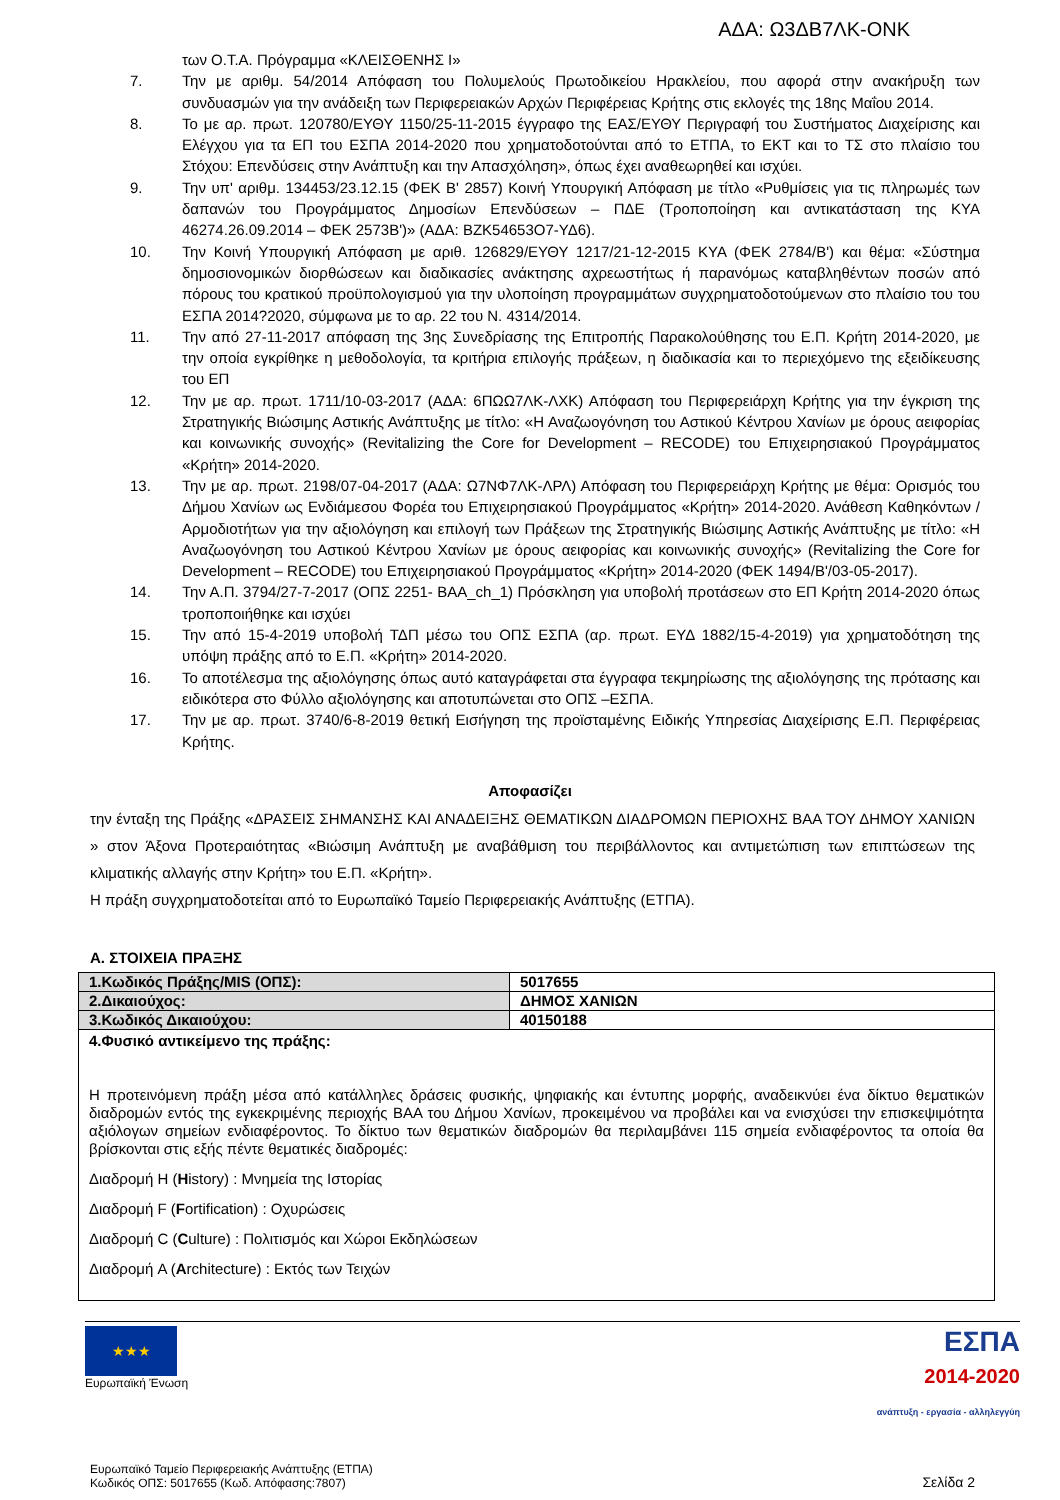ΑΔΑ: Ω3ΔΒ7ΛΚ-ΟΝΚ
των Ο.Τ.Α. Πρόγραμμα «ΚΛΕΙΣΘΕΝΗΣ Ι»
7. Την με αριθμ. 54/2014 Απόφαση του Πολυμελούς Πρωτοδικείου Ηρακλείου, που αφορά στην ανακήρυξη των συνδυασμών για την ανάδειξη των Περιφερειακών Αρχών Περιφέρειας Κρήτης στις εκλογές της 18ης Μαΐου 2014.
8. Το με αρ. πρωτ. 120780/ΕΥΘΥ 1150/25-11-2015 έγγραφο της ΕΑΣ/ΕΥΘΥ Περιγραφή του Συστήματος Διαχείρισης και Ελέγχου για τα ΕΠ του ΕΣΠΑ 2014-2020 που χρηματοδοτούνται από το ΕΤΠΑ, το ΕΚΤ και το ΤΣ στο πλαίσιο του Στόχου: Επενδύσεις στην Ανάπτυξη και την Απασχόληση», όπως έχει αναθεωρηθεί και ισχύει.
9. Την υπ' αριθμ. 134453/23.12.15 (ΦΕΚ Β' 2857) Κοινή Υπουργική Απόφαση με τίτλο «Ρυθμίσεις για τις πληρωμές των δαπανών του Προγράμματος Δημοσίων Επενδύσεων – ΠΔΕ (Τροποποίηση και αντικατάσταση της ΚΥΑ 46274.26.09.2014 – ΦΕΚ 2573Β')» (ΑΔΑ: ΒΖΚ54653Ο7-ΥΔ6).
10. Την Κοινή Υπουργική Απόφαση με αριθ. 126829/ΕΥΘΥ 1217/21-12-2015 ΚΥΑ (ΦΕΚ 2784/Β') και θέμα: «Σύστημα δημοσιονομικών διορθώσεων και διαδικασίες ανάκτησης αχρεωστήτως ή παρανόμως καταβληθέντων ποσών από πόρους του κρατικού προϋπολογισμού για την υλοποίηση προγραμμάτων συγχρηματοδοτούμενων στο πλαίσιο του του ΕΣΠΑ 2014?2020, σύμφωνα με το αρ. 22 του Ν. 4314/2014.
11. Την από 27-11-2017 απόφαση της 3ης Συνεδρίασης της Επιτροπής Παρακολούθησης του Ε.Π. Κρήτη 2014-2020, με την οποία εγκρίθηκε η μεθοδολογία, τα κριτήρια επιλογής πράξεων, η διαδικασία και το περιεχόμενο της εξειδίκευσης του ΕΠ
12. Την με αρ. πρωτ. 1711/10-03-2017 (ΑΔΑ: 6ΠΩΩ7ΛΚ-ΛΧΚ) Απόφαση του Περιφερειάρχη Κρήτης για την έγκριση της Στρατηγικής Βιώσιμης Αστικής Ανάπτυξης με τίτλο: «Η Αναζωογόνηση του Αστικού Κέντρου Χανίων με όρους αειφορίας και κοινωνικής συνοχής» (Revitalizing the Core for Development – RECODE) του Επιχειρησιακού Προγράμματος «Κρήτη» 2014-2020.
13. Την με αρ. πρωτ. 2198/07-04-2017 (ΑΔΑ: Ω7ΝΦ7ΛΚ-ΛΡΛ) Απόφαση του Περιφερειάρχη Κρήτης με θέμα: Ορισμός του Δήμου Χανίων ως Ενδιάμεσου Φορέα του Επιχειρησιακού Προγράμματος «Κρήτη» 2014-2020. Ανάθεση Καθηκόντων / Αρμοδιοτήτων για την αξιολόγηση και επιλογή των Πράξεων της Στρατηγικής Βιώσιμης Αστικής Ανάπτυξης με τίτλο: «Η Αναζωογόνηση του Αστικού Κέντρου Χανίων με όρους αειφορίας και κοινωνικής συνοχής» (Revitalizing the Core for Development – RECODE) του Επιχειρησιακού Προγράμματος «Κρήτη» 2014-2020 (ΦΕΚ 1494/Β'/03-05-2017).
14. Την Α.Π. 3794/27-7-2017 (ΟΠΣ 2251- ΒΑΑ_ch_1) Πρόσκληση για υποβολή προτάσεων στο ΕΠ Κρήτη 2014-2020 όπως τροποποιήθηκε και ισχύει
15. Την από 15-4-2019 υποβολή ΤΔΠ μέσω του ΟΠΣ ΕΣΠΑ (αρ. πρωτ. ΕΥΔ 1882/15-4-2019) για χρηματοδότηση της υπόψη πράξης από το Ε.Π. «Κρήτη» 2014-2020.
16. Το αποτέλεσμα της αξιολόγησης όπως αυτό καταγράφεται στα έγγραφα τεκμηρίωσης της αξιολόγησης της πρότασης και ειδικότερα στο Φύλλο αξιολόγησης και αποτυπώνεται στο ΟΠΣ –ΕΣΠΑ.
17. Την με αρ. πρωτ. 3740/6-8-2019 θετική Εισήγηση της προϊσταμένης Ειδικής Υπηρεσίας Διαχείρισης Ε.Π. Περιφέρειας Κρήτης.
Αποφασίζει
την ένταξη της Πράξης «ΔΡΑΣΕΙΣ ΣΗΜΑΝΣΗΣ ΚΑΙ ΑΝΑΔΕΙΞΗΣ ΘΕΜΑΤΙΚΩΝ ΔΙΑΔΡΟΜΩΝ ΠΕΡΙΟΧΗΣ ΒΑΑ ΤΟΥ ΔΗΜΟΥ ΧΑΝΙΩΝ » στον Άξονα Προτεραιότητας «Βιώσιμη Ανάπτυξη με αναβάθμιση του περιβάλλοντος και αντιμετώπιση των επιπτώσεων της κλιματικής αλλαγής στην Κρήτη» του Ε.Π. «Κρήτη».
Η πράξη συγχρηματοδοτείται από το Ευρωπαϊκό Ταμείο Περιφερειακής Ανάπτυξης (ΕΤΠΑ).
Α. ΣΤΟΙΧΕΙΑ ΠΡΑΞΗΣ
| 1.Κωδικός Πράξης/MIS (ΟΠΣ): | 5017655 |
| 2.Δικαιούχος: | ΔΗΜΟΣ ΧΑΝΙΩΝ |
| 3.Κωδικός Δικαιούχου: | 40150188 |
| 4.Φυσικό αντικείμενο της πράξης: Η προτεινόμενη πράξη μέσα από κατάλληλες δράσεις φυσικής, ψηφιακής και έντυπης μορφής, αναδεικνύει ένα δίκτυο θεματικών διαδρομών εντός της εγκεκριμένης περιοχής ΒΑΑ του Δήμου Χανίων, προκειμένου να προβάλει και να ενισχύσει την επισκεψιμότητα αξιόλογων σημείων ενδιαφέροντος. Το δίκτυο των θεματικών διαδρομών θα περιλαμβάνει 115 σημεία ενδιαφέροντος τα οποία θα βρίσκονται στις εξής πέντε θεματικές διαδρομές: Διαδρομή H ( H istory) : Μνημεία της Ιστορίας Διαδρομή F ( F ortification) : Οχυρώσεις Διαδρομή C ( C ulture) : Πολιτισμός και Χώροι Εκδηλώσεων Διαδρομή A ( A rchitecture) : Εκτός των Τειχών | |
★★★
Ευρωπαϊκή Ένωση
ΕΣΠΑ
2014-2020
ανάπτυξη - εργασία - αλληλεγγύη
Ευρωπαϊκό Ταμείο Περιφερειακής Ανάπτυξης (ΕΤΠΑ)
Κωδικός ΟΠΣ: 5017655 (Κωδ. Απόφασης:7807)
Σελίδα 2